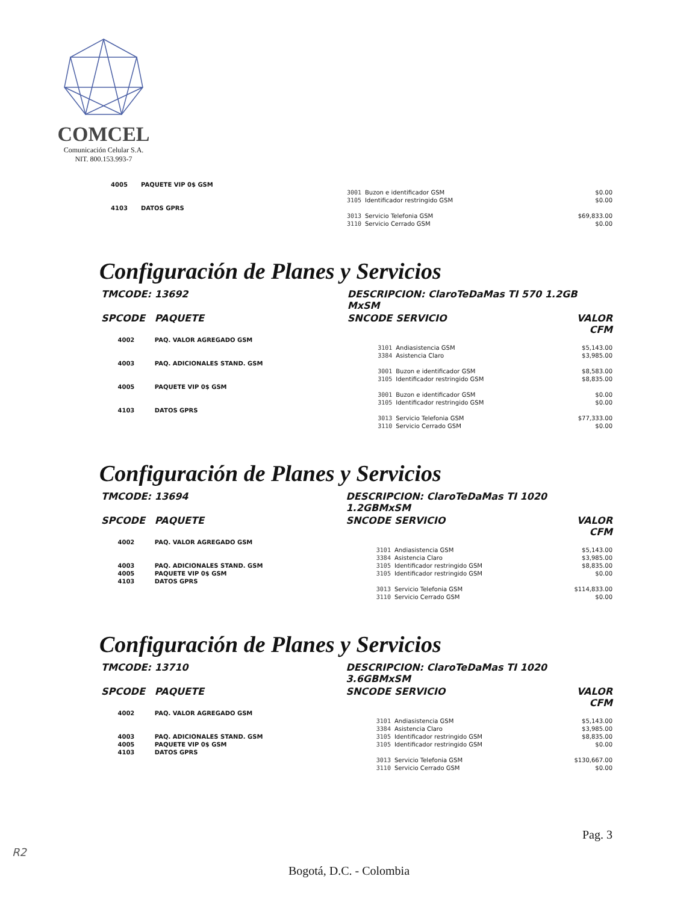COMCEL
Comunicación Celular S.A.
NIT. 800.153.993-7
| 4005 | PAQUETE VIP 0$ GSM | | | |
| | | 3001 | Buzon e identificador GSM | $0.00 |
| | | 3105 | Identificador restringido GSM | $0.00 |
| 4103 | DATOS GPRS | | | |
| | | 3013 | Servicio Telefonia GSM | $69,833.00 |
| | | 3110 | Servicio Cerrado GSM | $0.00 |
Configuración de Planes y Servicios
| TMCODE: | 13692 | DESCRIPCION: ClaroTeDaMas TI 570 1.2GB MxSM | | |
| SPCODE | PAQUETE | SNCODE | SERVICIO | VALOR CFM |
| 4002 | PAQ. VALOR AGREGADO GSM | | | |
| | | 3101 | Andiasistencia GSM | $5,143.00 |
| | | 3384 | Asistencia Claro | $3,985.00 |
| 4003 | PAQ. ADICIONALES STAND. GSM | | | |
| | | 3001 | Buzon e identificador GSM | $8,583.00 |
| | | 3105 | Identificador restringido GSM | $8,835.00 |
| 4005 | PAQUETE VIP 0$ GSM | | | |
| | | 3001 | Buzon e identificador GSM | $0.00 |
| | | 3105 | Identificador restringido GSM | $0.00 |
| 4103 | DATOS GPRS | | | |
| | | 3013 | Servicio Telefonia GSM | $77,333.00 |
| | | 3110 | Servicio Cerrado GSM | $0.00 |
Configuración de Planes y Servicios
| TMCODE: | 13694 | DESCRIPCION: ClaroTeDaMas TI 1020 1.2GBMxSM | | |
| SPCODE | PAQUETE | SNCODE | SERVICIO | VALOR CFM |
| 4002 | PAQ. VALOR AGREGADO GSM | | | |
| | | 3101 | Andiasistencia GSM | $5,143.00 |
| | | 3384 | Asistencia Claro | $3,985.00 |
| 4003 | PAQ. ADICIONALES STAND. GSM | 3105 | Identificador restringido GSM | $8,835.00 |
| 4005 | PAQUETE VIP 0$ GSM | 3105 | Identificador restringido GSM | $0.00 |
| 4103 | DATOS GPRS | | | |
| | | 3013 | Servicio Telefonia GSM | $114,833.00 |
| | | 3110 | Servicio Cerrado GSM | $0.00 |
Configuración de Planes y Servicios
| TMCODE: | 13710 | DESCRIPCION: ClaroTeDaMas TI 1020 3.6GBMxSM | | |
| SPCODE | PAQUETE | SNCODE | SERVICIO | VALOR CFM |
| 4002 | PAQ. VALOR AGREGADO GSM | | | |
| | | 3101 | Andiasistencia GSM | $5,143.00 |
| | | 3384 | Asistencia Claro | $3,985.00 |
| 4003 | PAQ. ADICIONALES STAND. GSM | 3105 | Identificador restringido GSM | $8,835.00 |
| 4005 | PAQUETE VIP 0$ GSM | 3105 | Identificador restringido GSM | $0.00 |
| 4103 | DATOS GPRS | | | |
| | | 3013 | Servicio Telefonia GSM | $130,667.00 |
| | | 3110 | Servicio Cerrado GSM | $0.00 |
Pag. 3
R2
Bogotá, D.C. - Colombia